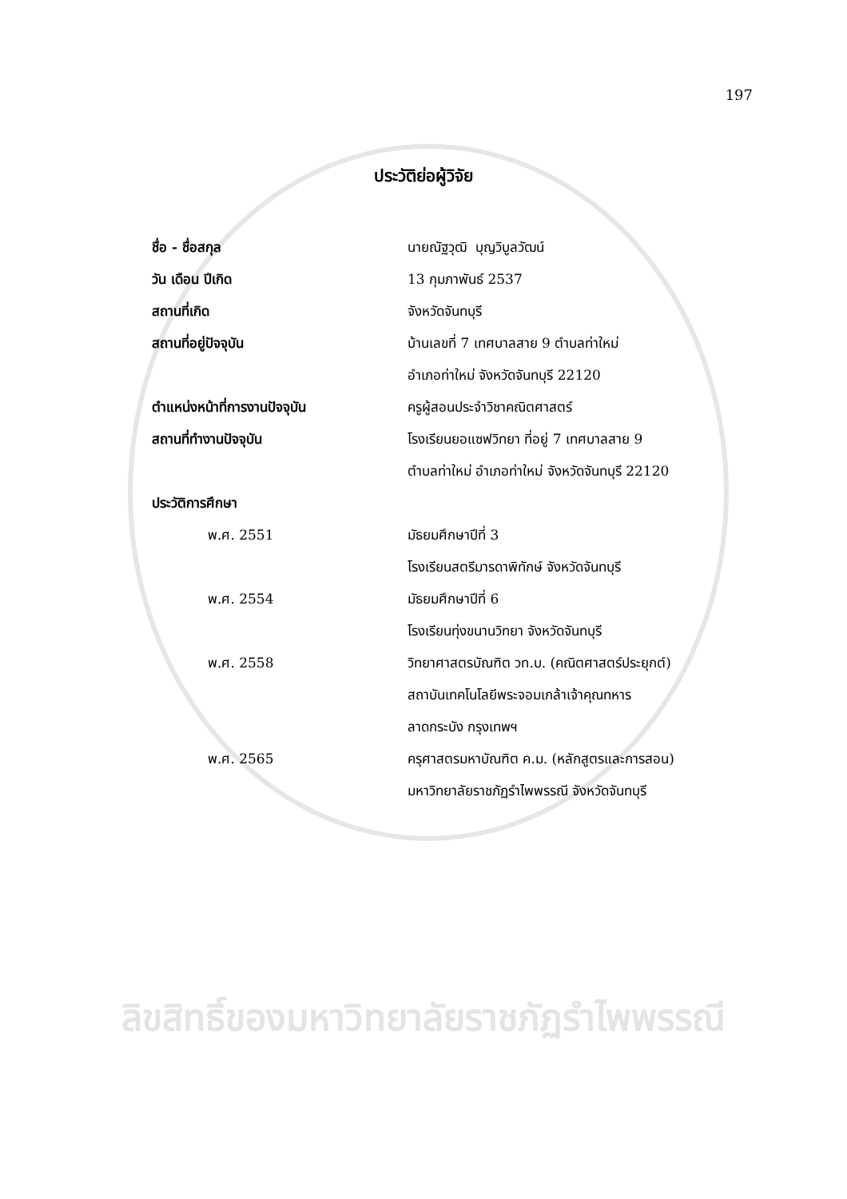197
ประวัติย่อผู้วิจัย
ชื่อ - ชื่อสกุล นายณัฐวุฒิ บุญวิบูลวัฒน์
วัน เดือน ปีเกิด 13 กุมภาพันธ์ 2537
สถานที่เกิด จังหวัดจันทบุรี
สถานที่อยู่ปัจจุบัน
บ้านเลขที่ 7 เทศบาลสาย 9 ตำบลท่าใหม่
อำเภอท่าใหม่ จังหวัดจันทบุรี 22120
ตำแหน่งหน้าที่การงานปัจจุบัน ครูผู้สอนประจำวิชาคณิตศาสตร์
สถานที่ทำงานปัจจุบัน
โรงเรียนยอแซฟวิทยา ที่อยู่ 7 เทศบาลสาย 9
ตำบลท่าใหม่ อำเภอท่าใหม่ จังหวัดจันทบุรี 22120
ประวัติการศึกษา
พ.ศ. 2551 มัธยมศึกษาปีที่ 3
โรงเรียนสตรีมารดาพิทักษ์ จังหวัดจันทบุรี
พ.ศ. 2554 มัธยมศึกษาปีที่ 6
โรงเรียนทุ่งขนานวิทยา จังหวัดจันทบุรี
พ.ศ. 2558
วิทยาศาสตรบัณฑิต วท.บ. (คณิตศาสตร์ประยุกต์)
สถาบันเทคโนโลยีพระจอมเกล้าเจ้าคุณทหาร
ลาดกระบัง กรุงเทพฯ
พ.ศ. 2565
ครุศาสตรมหาบัณฑิต ค.ม. (หลักสูตรและการสอน)
มหาวิทยาลัยราชภัฏรำไพพรรณี จังหวัดจันทบุรี
ลิขสิทธิ์ของมหาวิทยาลัยราชภัฏรำไพพรรณี